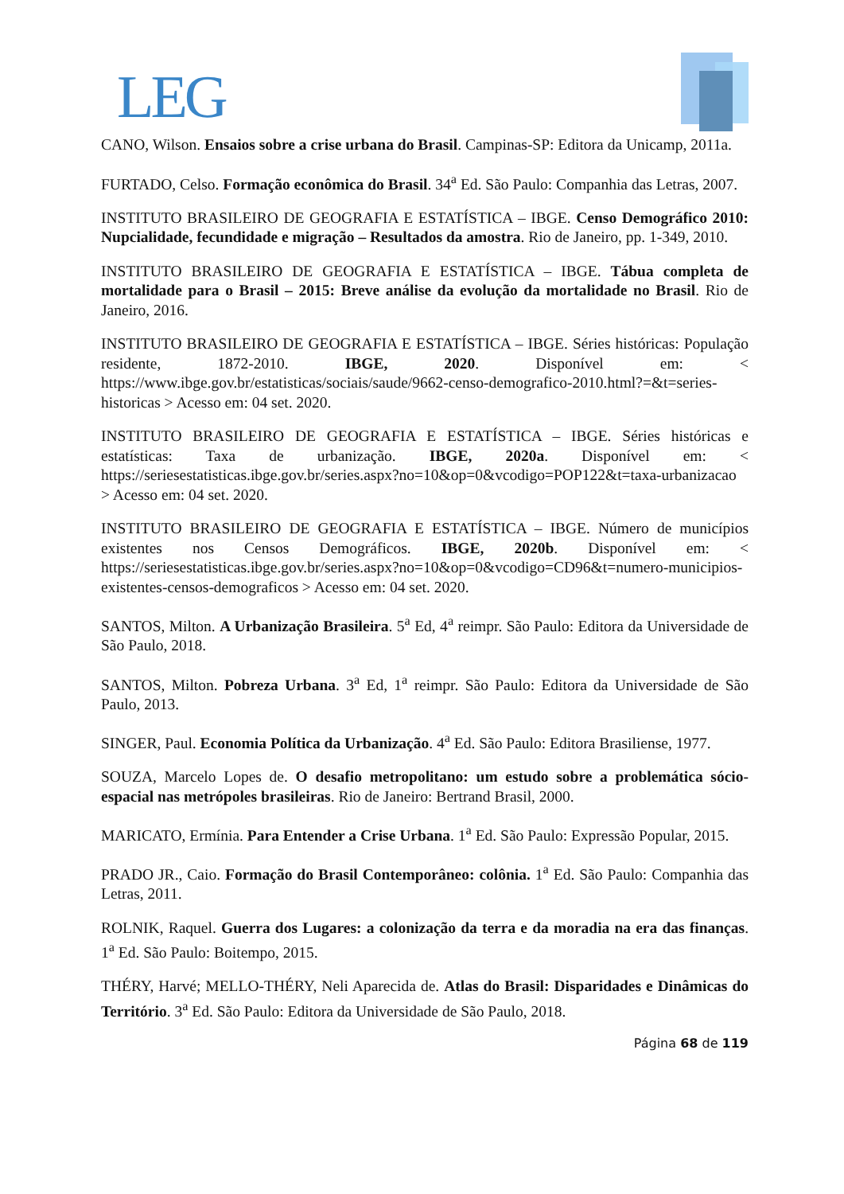LEG
CANO, Wilson. Ensaios sobre a crise urbana do Brasil. Campinas-SP: Editora da Unicamp, 2011a.
FURTADO, Celso. Formação econômica do Brasil. 34<sup>a</sup> Ed. São Paulo: Companhia das Letras, 2007.
INSTITUTO BRASILEIRO DE GEOGRAFIA E ESTATÍSTICA – IBGE. Censo Demográfico 2010: Nupcialidade, fecundidade e migração – Resultados da amostra. Rio de Janeiro, pp. 1-349, 2010.
INSTITUTO BRASILEIRO DE GEOGRAFIA E ESTATÍSTICA – IBGE. Tábua completa de mortalidade para o Brasil – 2015: Breve análise da evolução da mortalidade no Brasil. Rio de Janeiro, 2016.
INSTITUTO BRASILEIRO DE GEOGRAFIA E ESTATÍSTICA – IBGE. Séries históricas: População residente, 1872-2010. IBGE, 2020. Disponível em: < https://www.ibge.gov.br/estatisticas/sociais/saude/9662-censo-demografico-2010.html?=&t=series-historicas > Acesso em: 04 set. 2020.
INSTITUTO BRASILEIRO DE GEOGRAFIA E ESTATÍSTICA – IBGE. Séries históricas e estatísticas: Taxa de urbanização. IBGE, 2020a. Disponível em: < https://seriesestatisticas.ibge.gov.br/series.aspx?no=10&op=0&vcodigo=POP122&t=taxa-urbanizacao > Acesso em: 04 set. 2020.
INSTITUTO BRASILEIRO DE GEOGRAFIA E ESTATÍSTICA – IBGE. Número de municípios existentes nos Censos Demográficos. IBGE, 2020b. Disponível em: < https://seriesestatisticas.ibge.gov.br/series.aspx?no=10&op=0&vcodigo=CD96&t=numero-municipios-existentes-censos-demograficos > Acesso em: 04 set. 2020.
SANTOS, Milton. A Urbanização Brasileira. 5<sup>a</sup> Ed, 4<sup>a</sup> reimpr. São Paulo: Editora da Universidade de São Paulo, 2018.
SANTOS, Milton. Pobreza Urbana. 3<sup>a</sup> Ed, 1<sup>a</sup> reimpr. São Paulo: Editora da Universidade de São Paulo, 2013.
SINGER, Paul. Economia Política da Urbanização. 4<sup>a</sup> Ed. São Paulo: Editora Brasiliense, 1977.
SOUZA, Marcelo Lopes de. O desafio metropolitano: um estudo sobre a problemática sócio-espacial nas metrópoles brasileiras. Rio de Janeiro: Bertrand Brasil, 2000.
MARICATO, Ermínia. Para Entender a Crise Urbana. 1<sup>a</sup> Ed. São Paulo: Expressão Popular, 2015.
PRADO JR., Caio. Formação do Brasil Contemporâneo: colônia. 1<sup>a</sup> Ed. São Paulo: Companhia das Letras, 2011.
ROLNIK, Raquel. Guerra dos Lugares: a colonização da terra e da moradia na era das finanças. 1<sup>a</sup> Ed. São Paulo: Boitempo, 2015.
THÉRY, Harvé; MELLO-THÉRY, Neli Aparecida de. Atlas do Brasil: Disparidades e Dinâmicas do Território. 3<sup>a</sup> Ed. São Paulo: Editora da Universidade de São Paulo, 2018.
Página 68 de 119